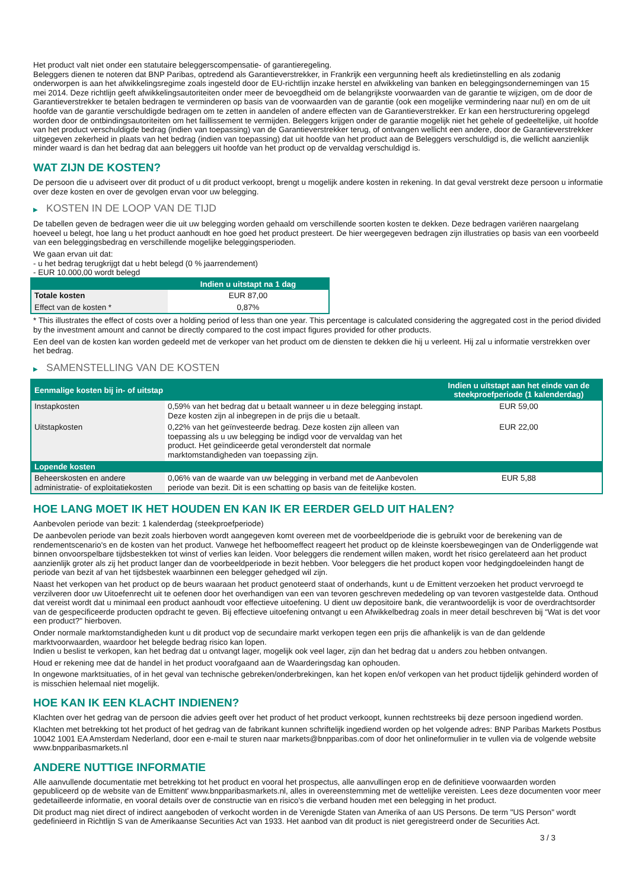Het product valt niet onder een statutaire beleggerscompensatie- of garantieregeling.
Beleggers dienen te noteren dat BNP Paribas, optredend als Garantieverstrekker, in Frankrijk een vergunning heeft als kredietinstelling en als zodanig onderworpen is aan het afwikkelingsregime zoals ingesteld door de EU-richtlijn inzake herstel en afwikkeling van banken en beleggingsondernemingen van 15 mei 2014. Deze richtlijn geeft afwikkelingsautoriteiten onder meer de bevoegdheid om de belangrijkste voorwaarden van de garantie te wijzigen, om de door de Garantieverstrekker te betalen bedragen te verminderen op basis van de voorwaarden van de garantie (ook een mogelijke vermindering naar nul) en om de uit hoofde van de garantie verschuldigde bedragen om te zetten in aandelen of andere effecten van de Garantieverstrekker. Er kan een herstructurering opgelegd worden door de ontbindingsautoriteiten om het faillissement te vermijden. Beleggers krijgen onder de garantie mogelijk niet het gehele of gedeeltelijke, uit hoofde van het product verschuldigde bedrag (indien van toepassing) van de Garantieverstrekker terug, of ontvangen wellicht een andere, door de Garantieverstrekker uitgegeven zekerheid in plaats van het bedrag (indien van toepassing) dat uit hoofde van het product aan de Beleggers verschuldigd is, die wellicht aanzienlijk minder waard is dan het bedrag dat aan beleggers uit hoofde van het product op de vervaldag verschuldigd is.
WAT ZIJN DE KOSTEN?
De persoon die u adviseert over dit product of u dit product verkoopt, brengt u mogelijk andere kosten in rekening. In dat geval verstrekt deze persoon u informatie over deze kosten en over de gevolgen ervan voor uw belegging.
▶ KOSTEN IN DE LOOP VAN DE TIJD
De tabellen geven de bedragen weer die uit uw belegging worden gehaald om verschillende soorten kosten te dekken. Deze bedragen variëren naargelang hoeveel u belegt, hoe lang u het product aanhoudt en hoe goed het product presteert. De hier weergegeven bedragen zijn illustraties op basis van een voorbeeld van een beleggingsbedrag en verschillende mogelijke beleggingsperioden.
We gaan ervan uit dat:
- u het bedrag terugkrijgt dat u hebt belegd (0 % jaarrendement)
- EUR 10.000,00 wordt belegd
| | Indien u uitstapt na 1 dag |
| --- | --- |
| Totale kosten | EUR 87,00 |
| Effect van de kosten * | 0,87% |
* This illustrates the effect of costs over a holding period of less than one year. This percentage is calculated considering the aggregated cost in the period divided by the investment amount and cannot be directly compared to the cost impact figures provided for other products.
Een deel van de kosten kan worden gedeeld met de verkoper van het product om de diensten te dekken die hij u verleent. Hij zal u informatie verstrekken over het bedrag.
▶ SAMENSTELLING VAN DE KOSTEN
| Eenmalige kosten bij in- of uitstap | | Indien u uitstapt aan het einde van de steekproefperiode (1 kalenderdag) |
| --- | --- | --- |
| Instapkosten | 0,59% van het bedrag dat u betaalt wanneer u in deze belegging instapt. Deze kosten zijn al inbegrepen in de prijs die u betaalt. | EUR 59,00 |
| Uitstapkosten | 0,22% van het geïnvesteerde bedrag. Deze kosten zijn alleen van toepassing als u uw belegging be indigd voor de vervaldag van het product. Het geïndiceerde getal veronderstelt dat normale marktomstandigheden van toepassing zijn. | EUR 22,00 |
| Lopende kosten | | |
| Beheerskosten en andere administratie- of exploitatiekosten | 0,06% van de waarde van uw belegging in verband met de Aanbevolen periode van bezit. Dit is een schatting op basis van de feitelijke kosten. | EUR 5,88 |
HOE LANG MOET IK HET HOUDEN EN KAN IK ER EERDER GELD UIT HALEN?
Aanbevolen periode van bezit: 1 kalenderdag (steekproefperiode)
De aanbevolen periode van bezit zoals hierboven wordt aangegeven komt overeen met de voorbeeldperiode die is gebruikt voor de berekening van de rendementscenario's en de kosten van het product. Vanwege het hefboomeffect reageert het product op de kleinste koersbewegingen van de Onderliggende wat binnen onvoorspelbare tijdsbestekken tot winst of verlies kan leiden. Voor beleggers die rendement willen maken, wordt het risico gerelateerd aan het product aanzienlijk groter als zij het product langer dan de voorbeeldperiode in bezit hebben. Voor beleggers die het product kopen voor hedgingdoeleinden hangt de periode van bezit af van het tijdsbestek waarbinnen een belegger gehedged wil zijn.
Naast het verkopen van het product op de beurs waaraan het product genoteerd staat of onderhands, kunt u de Emittent verzoeken het product vervroegd te verzilveren door uw Uitoefenrecht uit te oefenen door het overhandigen van een van tevoren geschreven mededeling op van tevoren vastgestelde data. Onthoud dat vereist wordt dat u minimaal een product aanhoudt voor effectieve uitoefening. U dient uw depositoire bank, die verantwoordelijk is voor de overdrachtsorder van de gespecificeerde producten opdracht te geven. Bij effectieve uitoefening ontvangt u een Afwikkelbedrag zoals in meer detail beschreven bij “Wat is det voor een product?" hierboven.
Onder normale marktomstandigheden kunt u dit product vop de secundaire markt verkopen tegen een prijs die afhankelijk is van de dan geldende marktvoorwaarden, waardoor het belegde bedrag risico kan lopen.
Indien u beslist te verkopen, kan het bedrag dat u ontvangt lager, mogelijk ook veel lager, zijn dan het bedrag dat u anders zou hebben ontvangen.
Houd er rekening mee dat de handel in het product voorafgaand aan de Waarderingsdag kan ophouden.
In ongewone marktsituaties, of in het geval van technische gebreken/onderbrekingen, kan het kopen en/of verkopen van het product tijdelijk gehinderd worden of is misschien helemaal niet mogelijk.
HOE KAN IK EEN KLACHT INDIENEN?
Klachten over het gedrag van de persoon die advies geeft over het product of het product verkoopt, kunnen rechtstreeks bij deze persoon ingediend worden.
Klachten met betrekking tot het product of het gedrag van de fabrikant kunnen schriftelijk ingediend worden op het volgende adres: BNP Paribas Markets Postbus 10042 1001 EA Amsterdam Nederland, door een e-mail te sturen naar markets@bnpparibas.com of door het onlineformulier in te vullen via de volgende website www.bnpparibasmarkets.nl
ANDERE NUTTIGE INFORMATIE
Alle aanvullende documentatie met betrekking tot het product en vooral het prospectus, alle aanvullingen erop en de definitieve voorwaarden worden gepubliceerd op de website van de Emittent' www.bnpparibasmarkets.nl, alles in overeenstemming met de wettelijke vereisten. Lees deze documenten voor meer gedetailleerde informatie, en vooral details over de constructie van en risico’s die verband houden met een belegging in het product.
Dit product mag niet direct of indirect aangeboden of verkocht worden in de Verenigde Staten van Amerika of aan US Persons. De term "US Person" wordt gedefinieerd in Richtlijn S van de Amerikaanse Securities Act van 1933. Het aanbod van dit product is niet geregistreerd onder de Securities Act.
3 / 3